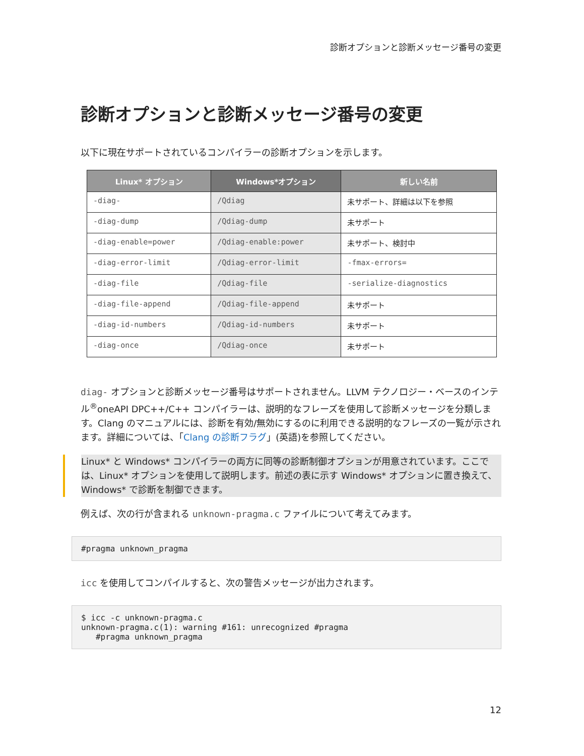診断オプションと診断メッセージ番号の変更
診断オプションと診断メッセージ番号の変更
以下に現在サポートされているコンパイラーの診断オプションを示します。
| Linux* オプション | Windows*オプション | 新しい名前 |
| --- | --- | --- |
| -diag- | /Qdiag | 未サポート、詳細は以下を参照 |
| -diag-dump | /Qdiag-dump | 未サポート |
| -diag-enable=power | /Qdiag-enable:power | 未サポート、検討中 |
| -diag-error-limit | /Qdiag-error-limit | -fmax-errors= |
| -diag-file | /Qdiag-file | -serialize-diagnostics |
| -diag-file-append | /Qdiag-file-append | 未サポート |
| -diag-id-numbers | /Qdiag-id-numbers | 未サポート |
| -diag-once | /Qdiag-once | 未サポート |
diag- オプションと診断メッセージ番号はサポートされません。LLVM テクノロジー・ベースのインテル<sup>®</sup>oneAPI DPC++/C++ コンパイラーは、説明的なフレーズを使用して診断メッセージを分類します。Clang のマニュアルには、診断を有効/無効にするのに利用できる説明的なフレーズの一覧が示されます。詳細については、「Clang の診断フラグ」(英語)を参照してください。
Linux* と Windows* コンパイラーの両方に同等の診断制御オプションが用意されています。ここでは、Linux* オプションを使用して説明します。前述の表に示す Windows* オプションに置き換えて、Windows* で診断を制御できます。
例えば、次の行が含まれる unknown-pragma.c ファイルについて考えてみます。
#pragma unknown_pragma
icc を使用してコンパイルすると、次の警告メッセージが出力されます。
$ icc -c unknown-pragma.c
unknown-pragma.c(1): warning #161: unrecognized #pragma
   #pragma unknown_pragma
12